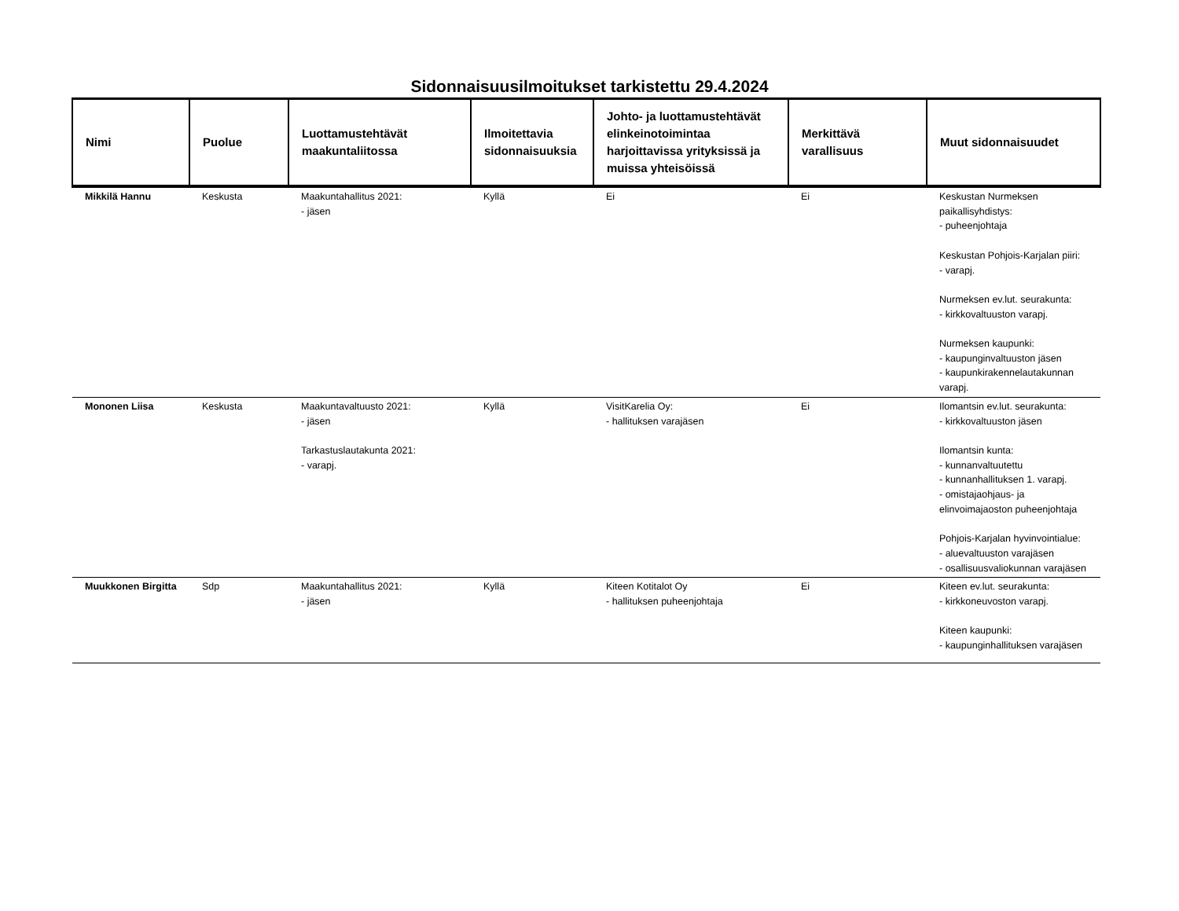Sidonnaisuusilmoitukset tarkistettu 29.4.2024
| Nimi | Puolue | Luottamustehtävät maakuntaliitossa | Ilmoitettavia sidonnaisuuksia | Johto- ja luottamustehtävät elinkeinotoimintaa harjoittavissa yrityksissä ja muissa yhteisöissä | Merkittävä varallisuus | Muut sidonnaisuudet |
| --- | --- | --- | --- | --- | --- | --- |
| Mikkilä Hannu | Keskusta | Maakuntahallitus 2021: - jäsen | Kyllä | Ei | Ei | Keskustan Nurmeksen paikallisyhdistys: - puheenjohtaja Keskustan Pohjois-Karjalan piiri: - varapj. Nurmeksen ev.lut. seurakunta: - kirkkovaltuuston varapj. Nurmeksen kaupunki: - kaupunginvaltuuston jäsen - kaupunkirakennelautakunnan varapj. |
| Mononen Liisa | Keskusta | Maakuntavaltuusto 2021: - jäsen Tarkastuslautakunta 2021: - varapj. | Kyllä | VisitKarelia Oy: - hallituksen varajäsen | Ei | Ilomantsin ev.lut. seurakunta: - kirkkovaltuuston jäsen Ilomantsin kunta: - kunnanvaltuutettu - kunnanhallituksen 1. varapj. - omistajaohjaus- ja elinvoimajaoston puheenjohtaja Pohjois-Karjalan hyvinvointialue: - aluevaltuuston varajäsen - osallisuusvaliokunnan varajäsen |
| Muukkonen Birgitta | Sdp | Maakuntahallitus 2021: - jäsen | Kyllä | Kiteen Kotitalot Oy - hallituksen puheenjohtaja | Ei | Kiteen ev.lut. seurakunta: - kirkkoneuvoston varapj. Kiteen kaupunki: - kaupunginhallituksen varajäsen |